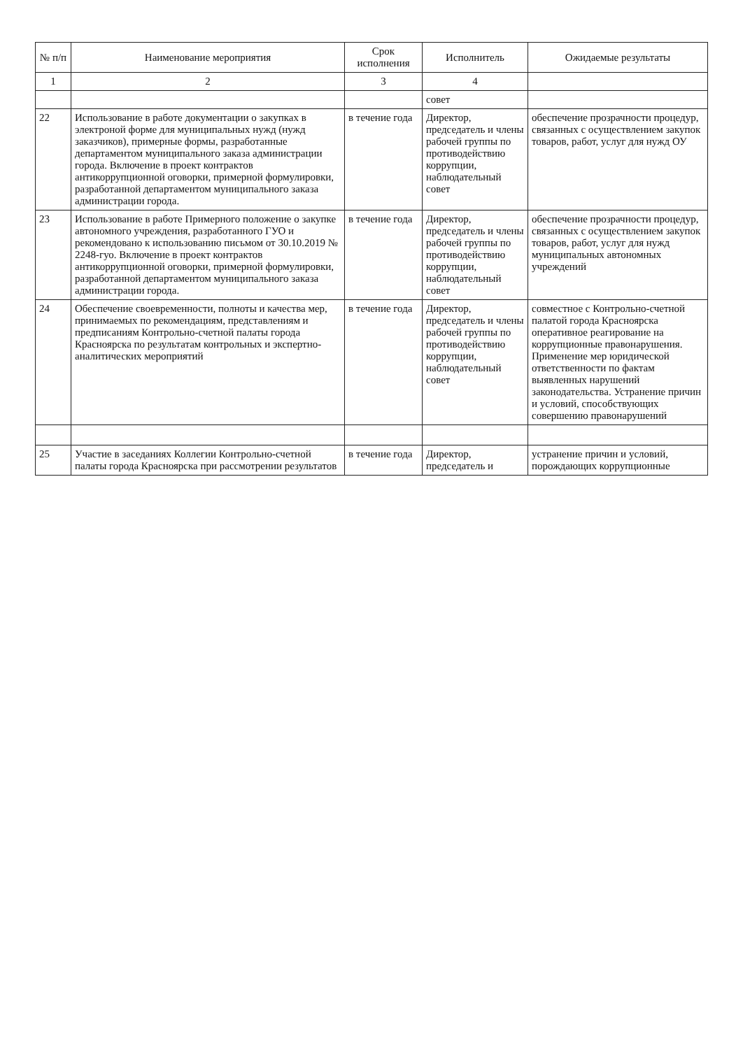| № п/п | Наименование мероприятия | Срок исполнения | Исполнитель | Ожидаемые результаты |
| --- | --- | --- | --- | --- |
| 1 | 2 | 3 | 4 | |
| | | | совет | |
| 22 | Использование в работе документации о закупках в электроной форме для муниципальных нужд (нужд заказчиков), примерные формы, разработанные департаментом муниципального заказа администрации города. Включение в проект контрактов антикоррупционной оговорки, примерной формулировки, разработанной департаментом муниципального заказа администрации города. | в течение года | Директор, председатель и члены рабочей группы по противодействию коррупции, наблюдательный совет | обеспечение прозрачности процедур, связанных с осуществлением закупок товаров, работ, услуг для нужд ОУ |
| 23 | Использование в работе Примерного положение о закупке автономного учреждения, разработанного ГУО и рекомендовано к использованию письмом от 30.10.2019 № 2248-гуо. Включение в проект контрактов антикоррупционной оговорки, примерной формулировки, разработанной департаментом муниципального заказа администрации города. | в течение года | Директор, председатель и члены рабочей группы по противодействию коррупции, наблюдательный совет | обеспечение прозрачности процедур, связанных с осуществлением закупок товаров, работ, услуг для нужд муниципальных автономных учреждений |
| 24 | Обеспечение своевременности, полноты и качества мер, принимаемых по рекомендациям, представлениям и предписаниям Контрольно-счетной палаты города Красноярска по результатам контрольных и экспертно-аналитических мероприятий | в течение года | Директор, председатель и члены рабочей группы по противодействию коррупции, наблюдательный совет | совместное с Контрольно-счетной палатой города Красноярска оперативное реагирование на коррупционные правонарушения. Применение мер юридической ответственности по фактам выявленных нарушений законодательства. Устранение причин и условий, способствующих совершению правонарушений |
| 25 | Участие в заседаниях Коллегии Контрольно-счетной палаты города Красноярска при рассмотрении результатов | в течение года | Директор, председатель и | устранение причин и условий, порождающих коррупционные |